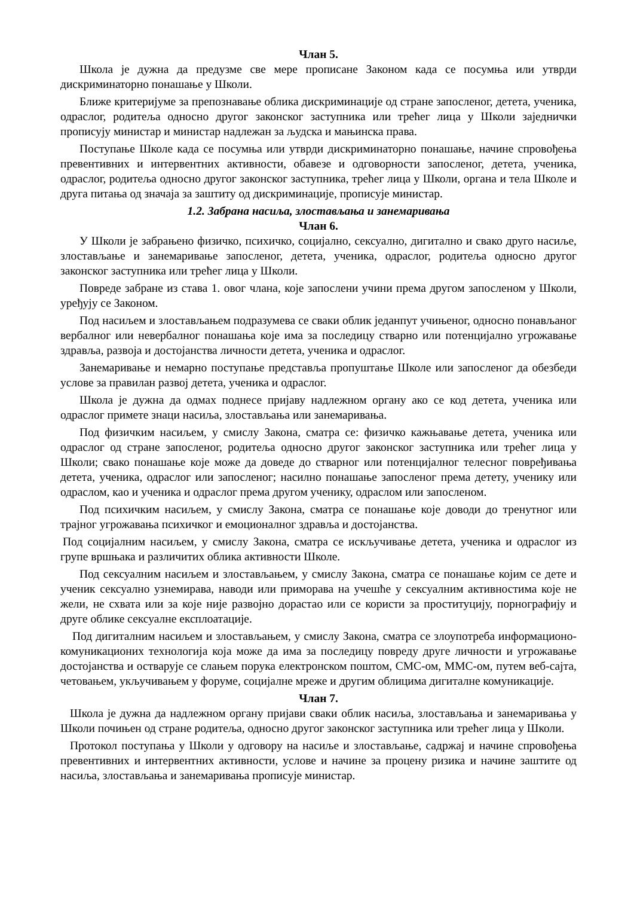Члан 5.
Школа је дужна да предузме све мере прописане Законом када се посумња или утврди дискриминаторно понашање у Школи.
Ближе критеријуме за препознавање облика дискриминације од стране запосленог, детета, ученика, одраслог, родитеља односно другог законског заступника или трећег лица у Школи заједнички прописују министар и министар надлежан за људска и мањинска права.
Поступање Школе када се посумња или утврди дискриминаторно понашање, начине спровођења превентивних и интервентних активности, обавезе и одговорности запосленог, детета, ученика, одраслог, родитеља односно другог законског заступника, трећег лица у Школи, органа и тела Школе и друга питања од значаја за заштиту од дискриминације, прописује министар.
1.2. Забрана насиља, злостављања и занемаривања
Члан 6.
У Школи је забрањено физичко, психичко, социјално, сексуално, дигитално и свако друго насиље, злостављање и занемаривање запосленог, детета, ученика, одраслог, родитеља односно другог законског заступника или трећег лица у Школи.
Повреде забране из става 1. овог члана, које запослени учини према другом запосленом у Школи, уређују се Законом.
Под насиљем и злостављањем подразумева се сваки облик једанпут учињеног, односно понављаног вербалног или невербалног понашања које има за последицу стварно или потенцијално угрожавање здравља, развоја и достојанства личности детета, ученика и одраслог.
Занемаривање и немарно поступање представља пропуштање Школе или запосленог да обезбеди услове за правилан развој детета, ученика и одраслог.
Школа је дужна да одмах поднесе пријаву надлежном органу ако се код детета, ученика или одраслог примете знаци насиља, злостављања или занемаривања.
Под физичким насиљем, у смислу Закона, сматра се: физичко кажњавање детета, ученика или одраслог од стране запосленог, родитеља односно другог законског заступника или трећег лица у Школи; свако понашање које може да доведе до стварног или потенцијалног телесног повређивања детета, ученика, одраслог или запосленог; насилно понашање запосленог према детету, ученику или одраслом, као и ученика и одраслог према другом ученику, одраслом или запосленом.
Под психичким насиљем, у смислу Закона, сматра се понашање које доводи до тренутног или трајног угрожавања психичког и емоционалног здравља и достојанства.
Под социјалним насиљем, у смислу Закона, сматра се искључивање детета, ученика и одраслог из групе вршњака и различитих облика активности Школе.
Под сексуалним насиљем и злостављањем, у смислу Закона, сматра се понашање којим се дете и ученик сексуално узнемирава, наводи или приморава на учешће у сексуалним активностима које не жели, не схвата или за које није развојно дорастао или се користи за проституцију, порнографију и друге облике сексуалне експлоатације.
Под дигиталним насиљем и злостављањем, у смислу Закона, сматра се злоупотреба информационо-комуникационих технологија која може да има за последицу повреду друге личности и угрожавање достојанства и остварује се слањем порука електронском поштом, СМС-ом, ММС-ом, путем веб-сајта, четовањем, укључивањем у форуме, социјалне мреже и другим облицима дигиталне комуникације.
Члан 7.
Школа је дужна да надлежном органу пријави сваки облик насиља, злостављања и занемаривања у Школи почињен од стране родитеља, односно другог законског заступника или трећег лица у Школи.
Протокол поступања у Школи у одговору на насиље и злостављање, садржај и начине спровођења превентивних и интервентних активности, услове и начине за процену ризика и начине заштите од насиља, злостављања и занемаривања прописује министар.